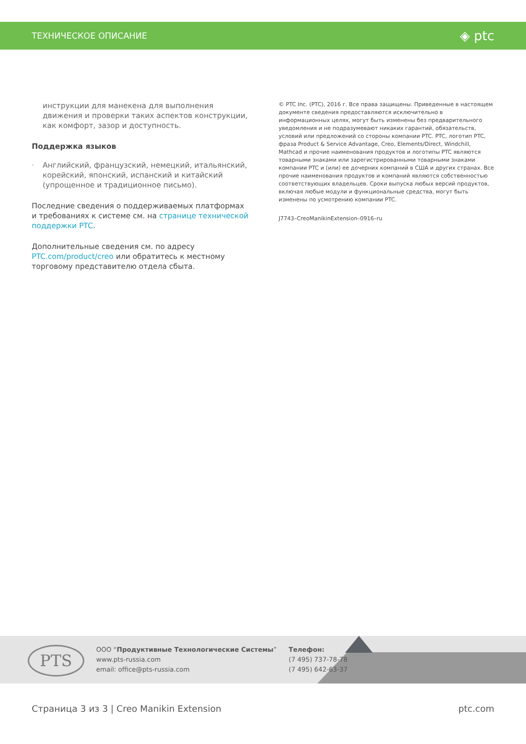ТЕХНИЧЕСКОЕ ОПИСАНИЕ ◈ ptc
инструкции для манекена для выполнения движения и проверки таких аспектов конструкции, как комфорт, зазор и доступность.
Поддержка языков
· Английский, французский, немецкий, итальянский, корейский, японский, испанский и китайский (упрощенное и традиционное письмо).
Последние сведения о поддерживаемых платформах и требованиях к системе см. на странице технической поддержки PTC.
Дополнительные сведения см. по адресу PTC.com/product/creo или обратитесь к местному торговому представителю отдела сбыта.
© PTC Inc. (PTC), 2016 г. Все права защищены. Приведенные в настоящем документе сведения предоставляются исключительно в информационных целях, могут быть изменены без предварительного уведомления и не подразумевают никаких гарантий, обязательств, условий или предложений со стороны компании PTC. PTC, логотип PTC, фраза Product & Service Advantage, Creo, Elements/Direct, Windchill, Mathcad и прочие наименования продуктов и логотипы PTC являются товарными знаками или зарегистрированными товарными знаками компании PTC и (или) ее дочерних компаний в США и других странах. Все прочие наименования продуктов и компаний являются собственностью соответствующих владельцев. Сроки выпуска любых версий продуктов, включая любые модули и функциональные средства, могут быть изменены по усмотрению компании PTC.
J7743–CreoManikinExtension–0916–ru
PTS
ООО “Продуктивные Технологические Системы”
www.pts-russia.com
email: office@pts-russia.com
Телефон:
(7 495) 737-78-78
(7 495) 642-63-37
Страница 3 из 3 | Creo Manikin Extension ptc.com